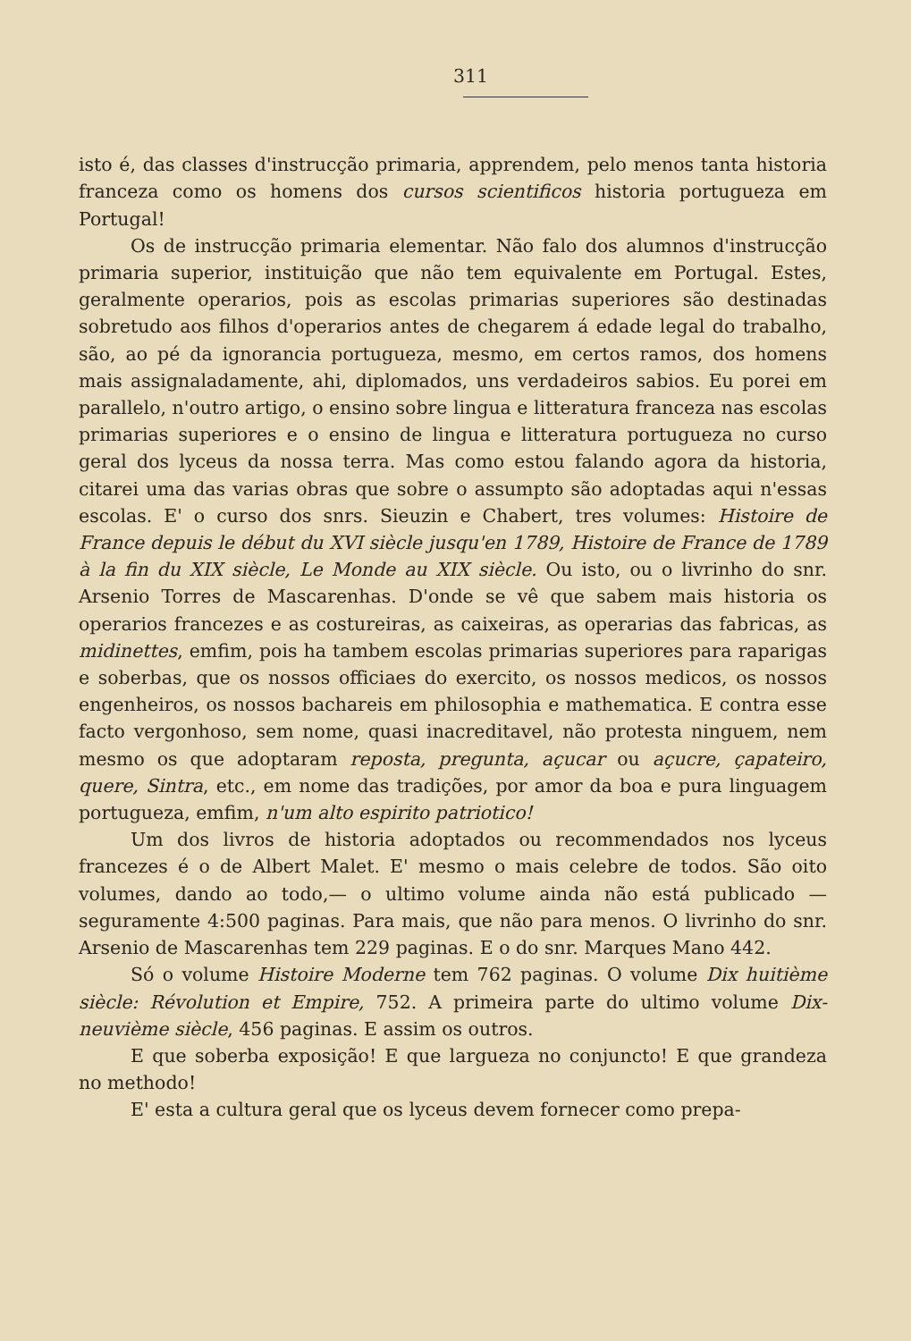311
isto é, das classes d'instrucção primaria, apprendem, pelo menos tanta historia franceza como os homens dos cursos scientificos historia portugueza em Portugal!
Os de instrucção primaria elementar. Não falo dos alumnos d'instrucção primaria superior, instituição que não tem equivalente em Portugal. Estes, geralmente operarios, pois as escolas primarias superiores são destinadas sobretudo aos filhos d'operarios antes de chegarem á edade legal do trabalho, são, ao pé da ignorancia portugueza, mesmo, em certos ramos, dos homens mais assignaladamente, ahi, diplomados, uns verdadeiros sabios. Eu porei em parallelo, n'outro artigo, o ensino sobre lingua e litteratura franceza nas escolas primarias superiores e o ensino de lingua e litteratura portugueza no curso geral dos lyceus da nossa terra. Mas como estou falando agora da historia, citarei uma das varias obras que sobre o assumpto são adoptadas aqui n'essas escolas. E' o curso dos snrs. Sieuzin e Chabert, tres volumes: Histoire de France depuis le début du XVI siècle jusqu'en 1789, Histoire de France de 1789 à la fin du XIX siècle, Le Monde au XIX siècle. Ou isto, ou o livrinho do snr. Arsenio Torres de Mascarenhas. D'onde se vê que sabem mais historia os operarios francezes e as costureiras, as caixeiras, as operarias das fabricas, as midinettes, emfim, pois ha tambem escolas primarias superiores para raparigas e soberbas, que os nossos officiaes do exercito, os nossos medicos, os nossos engenheiros, os nossos bachareis em philosophia e mathematica. E contra esse facto vergonhoso, sem nome, quasi inacreditavel, não protesta ninguem, nem mesmo os que adoptaram reposta, pregunta, açucar ou açucre, çapateiro, quere, Sintra, etc., em nome das tradições, por amor da boa e pura linguagem portugueza, emfim, n'um alto espirito patriotico!
Um dos livros de historia adoptados ou recommendados nos lyceus francezes é o de Albert Malet. E' mesmo o mais celebre de todos. São oito volumes, dando ao todo,— o ultimo volume ainda não está publicado — seguramente 4:500 paginas. Para mais, que não para menos. O livrinho do snr. Arsenio de Mascarenhas tem 229 paginas. E o do snr. Marques Mano 442.
Só o volume Histoire Moderne tem 762 paginas. O volume Dix huitième siècle: Révolution et Empire, 752. A primeira parte do ultimo volume Dix-neuvième siècle, 456 paginas. E assim os outros.
E que soberba exposição! E que largueza no conjuncto! E que grandeza no methodo!
E' esta a cultura geral que os lyceus devem fornecer como prepa-